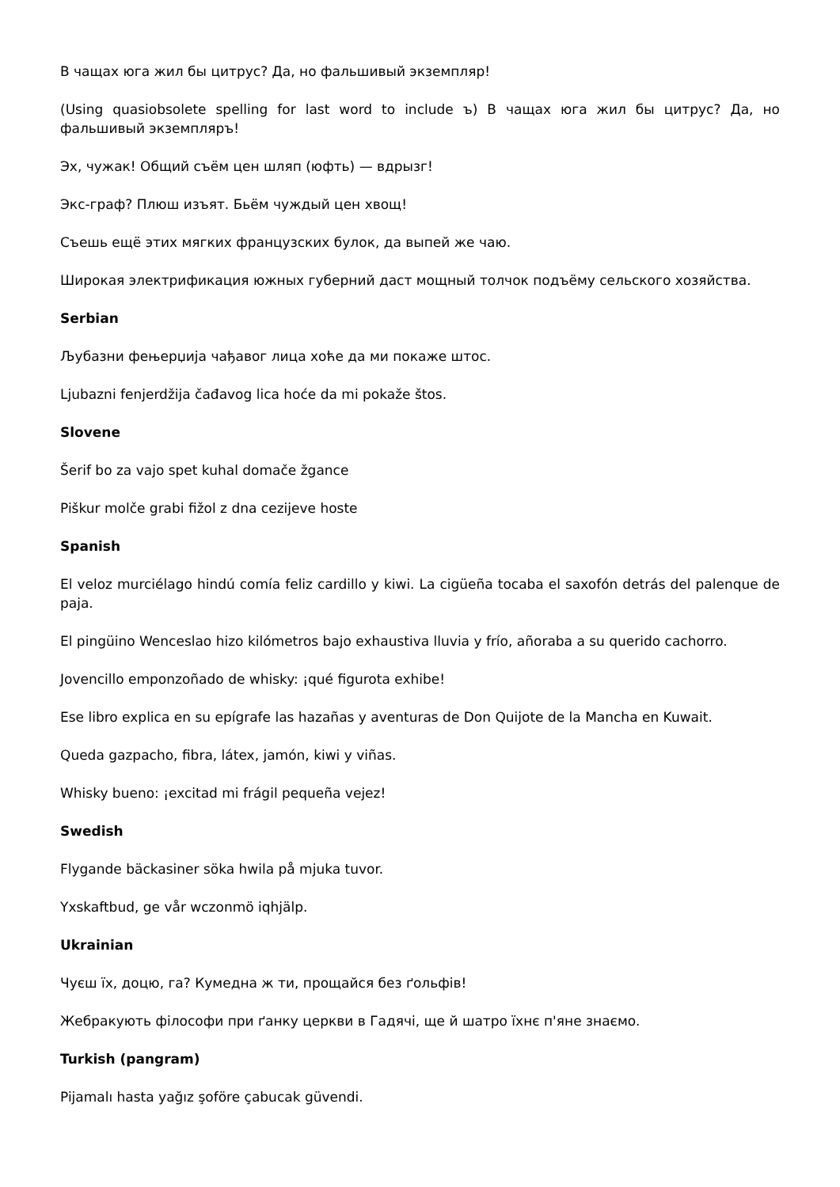В чащах юга жил бы цитрус? Да, но фальшивый экземпляр!
(Using quasiobsolete spelling for last word to include ъ) В чащах юга жил бы цитрус? Да, но фальшивый экземпляръ!
Эх, чужак! Общий съём цен шляп (юфть) — вдрызг!
Экс-граф? Плюш изъят. Бьём чуждый цен хвощ!
Съешь ещё этих мягких французских булок, да выпей же чаю.
Широкая электрификация южных губерний даст мощный толчок подъёму сельского хозяйства.
Serbian
Љубазни фењерџија чађавог лица хоће да ми покаже штос.
Ljubazni fenjerdžija čađavog lica hoće da mi pokaže štos.
Slovene
Šerif bo za vajo spet kuhal domače žgance
Piškur molče grabi fižol z dna cezijeve hoste
Spanish
El veloz murciélago hindú comía feliz cardillo y kiwi. La cigüeña tocaba el saxofón detrás del palenque de paja.
El pingüino Wenceslao hizo kilómetros bajo exhaustiva lluvia y frío, añoraba a su querido cachorro.
Jovencillo emponzoñado de whisky: ¡qué figurota exhibe!
Ese libro explica en su epígrafe las hazañas y aventuras de Don Quijote de la Mancha en Kuwait.
Queda gazpacho, fibra, látex, jamón, kiwi y viñas.
Whisky bueno: ¡excitad mi frágil pequeña vejez!
Swedish
Flygande bäckasiner söka hwila på mjuka tuvor.
Yxskaftbud, ge vår wczonmö iqhjälp.
Ukrainian
Чуєш їх, доцю, га? Кумедна ж ти, прощайся без ґольфів!
Жебракують філософи при ґанку церкви в Гадячі, ще й шатро їхнє п'яне знаємо.
Turkish (pangram)
Pijamalı hasta yağız şoföre çabucak güvendi.